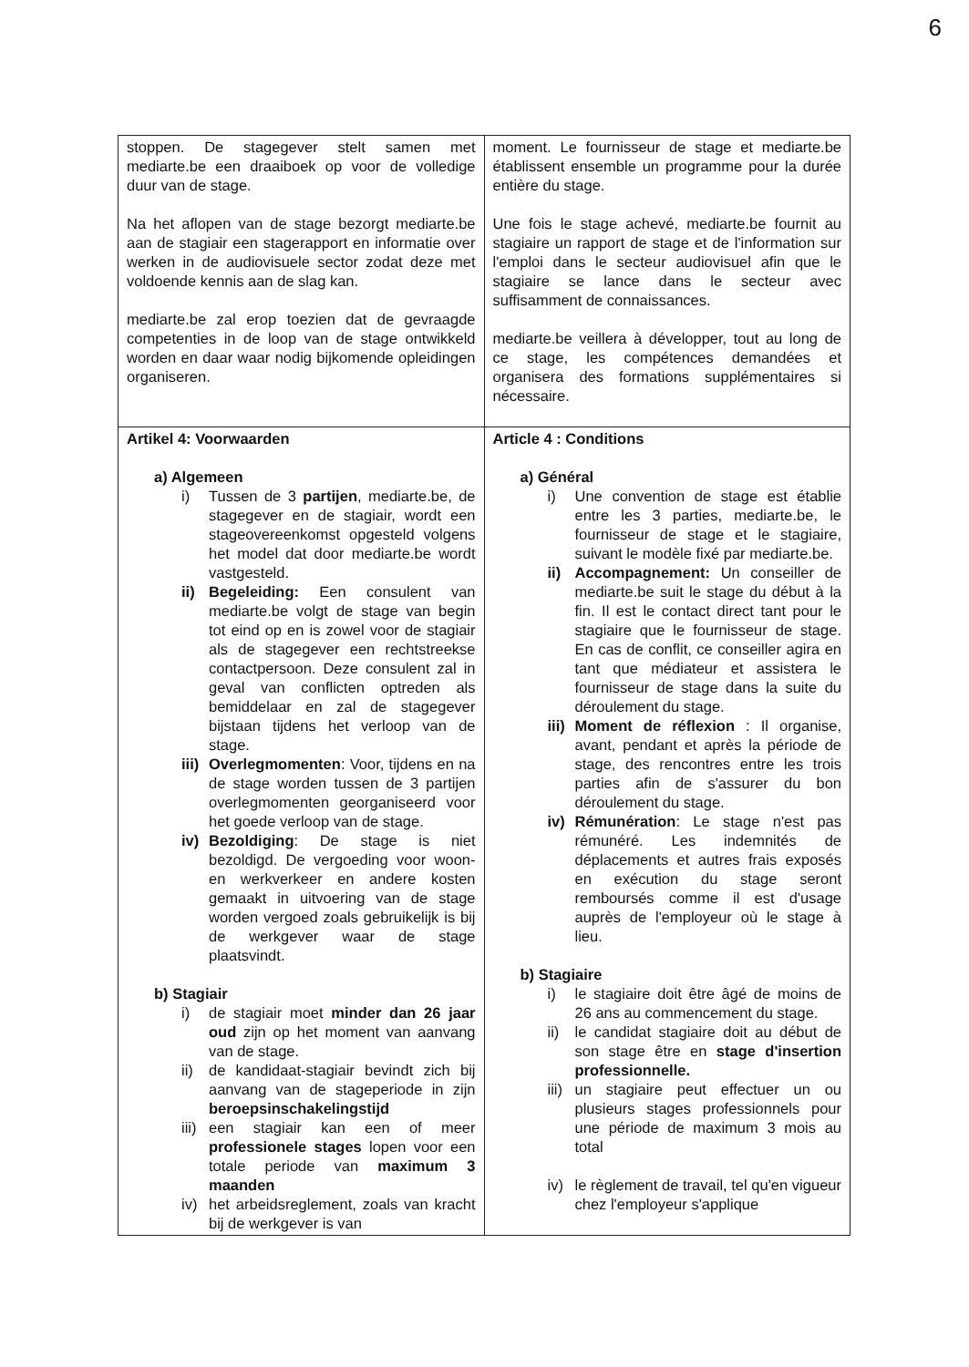6
| stoppen. De stagegever stelt samen met mediarte.be een draaiboek op voor de volledige duur van de stage. Na het aflopen van de stage bezorgt mediarte.be aan de stagiair een stagerapport en informatie over werken in de audiovisuele sector zodat deze met voldoende kennis aan de slag kan. mediarte.be zal erop toezien dat de gevraagde competenties in de loop van de stage ontwikkeld worden en daar waar nodig bijkomende opleidingen organiseren. | moment. Le fournisseur de stage et mediarte.be établissent ensemble un programme pour la durée entière du stage. Une fois le stage achevé, mediarte.be fournit au stagiaire un rapport de stage et de l'information sur l'emploi dans le secteur audiovisuel afin que le stagiaire se lance dans le secteur avec suffisamment de connaissances. mediarte.be veillera à développer, tout au long de ce stage, les compétences demandées et organisera des formations supplémentaires si nécessaire. |
| Artikel 4: Voorwaarden a) Algemeen i) Tussen de 3 partijen , mediarte.be, de stagegever en de stagiair, wordt een stageovereenkomst opgesteld volgens het model dat door mediarte.be wordt vastgesteld. ii) Begeleiding: Een consulent van mediarte.be volgt de stage van begin tot eind op en is zowel voor de stagiair als de stagegever een rechtstreekse contactpersoon. Deze consulent zal in geval van conflicten optreden als bemiddelaar en zal de stagegever bijstaan tijdens het verloop van de stage. iii) Overlegmomenten : Voor, tijdens en na de stage worden tussen de 3 partijen overlegmomenten georganiseerd voor het goede verloop van de stage. iv) Bezoldiging : De stage is niet bezoldigd. De vergoeding voor woon- en werkverkeer en andere kosten gemaakt in uitvoering van de stage worden vergoed zoals gebruikelijk is bij de werkgever waar de stage plaatsvindt. b) Stagiair i) de stagiair moet minder dan 26 jaar oud zijn op het moment van aanvang van de stage. ii) de kandidaat-stagiair bevindt zich bij aanvang van de stageperiode in zijn beroepsinschakelingstijd iii) een stagiair kan een of meer professionele stages lopen voor een totale periode van maximum 3 maanden iv) het arbeidsreglement, zoals van kracht bij de werkgever is van | Article 4 : Conditions a) Général i) Une convention de stage est établie entre les 3 parties, mediarte.be, le fournisseur de stage et le stagiaire, suivant le modèle fixé par mediarte.be. ii) Accompagnement: Un conseiller de mediarte.be suit le stage du début à la fin. Il est le contact direct tant pour le stagiaire que le fournisseur de stage. En cas de conflit, ce conseiller agira en tant que médiateur et assistera le fournisseur de stage dans la suite du déroulement du stage. iii) Moment de réflexion : Il organise, avant, pendant et après la période de stage, des rencontres entre les trois parties afin de s'assurer du bon déroulement du stage. iv) Rémunération : Le stage n'est pas rémunéré. Les indemnités de déplacements et autres frais exposés en exécution du stage seront remboursés comme il est d'usage auprès de l'employeur où le stage à lieu. b) Stagiaire i) le stagiaire doit être âgé de moins de 26 ans au commencement du stage. ii) le candidat stagiaire doit au début de son stage être en stage d'insertion professionnelle. iii) un stagiaire peut effectuer un ou plusieurs stages professionnels pour une période de maximum 3 mois au total iv) le règlement de travail, tel qu'en vigueur chez l'employeur s'applique |